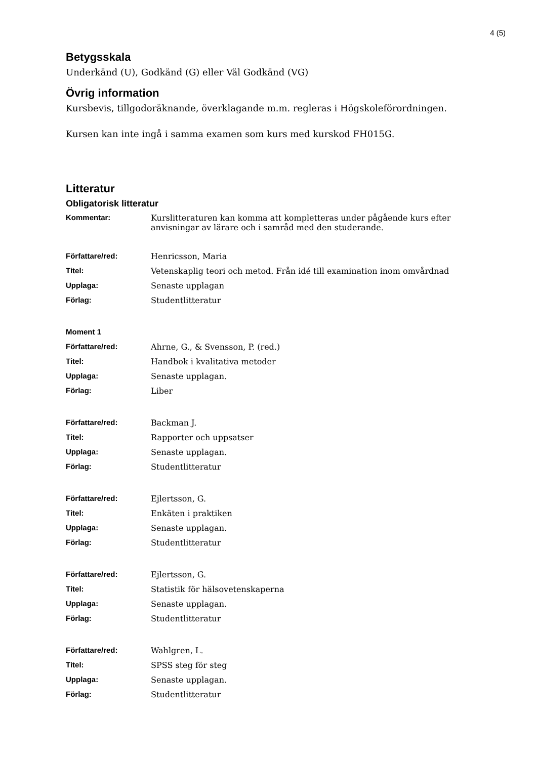4 (5)
Betygsskala
Underkänd (U), Godkänd (G) eller Väl Godkänd (VG)
Övrig information
Kursbevis, tillgodoräknande, överklagande m.m. regleras i Högskoleförordningen.
Kursen kan inte ingå i samma examen som kurs med kurskod FH015G.
Litteratur
Obligatorisk litteratur
| Kommentar: | Kurslitteraturen kan komma att kompletteras under pågående kurs efter anvisningar av lärare och i samråd med den studerande. |
| Författare/red: | Henricsson, Maria |
| Titel: | Vetenskaplig teori och metod. Från idé till examination inom omvårdnad |
| Upplaga: | Senaste upplagan |
| Förlag: | Studentlitteratur |
| Moment 1 | |
| Författare/red: | Ahrne, G., & Svensson, P. (red.) |
| Titel: | Handbok i kvalitativa metoder |
| Upplaga: | Senaste upplagan. |
| Förlag: | Liber |
| Författare/red: | Backman J. |
| Titel: | Rapporter och uppsatser |
| Upplaga: | Senaste upplagan. |
| Förlag: | Studentlitteratur |
| Författare/red: | Ejlertsson, G. |
| Titel: | Enkäten i praktiken |
| Upplaga: | Senaste upplagan. |
| Förlag: | Studentlitteratur |
| Författare/red: | Ejlertsson, G. |
| Titel: | Statistik för hälsovetenskaperna |
| Upplaga: | Senaste upplagan. |
| Förlag: | Studentlitteratur |
| Författare/red: | Wahlgren, L. |
| Titel: | SPSS steg för steg |
| Upplaga: | Senaste upplagan. |
| Förlag: | Studentlitteratur |